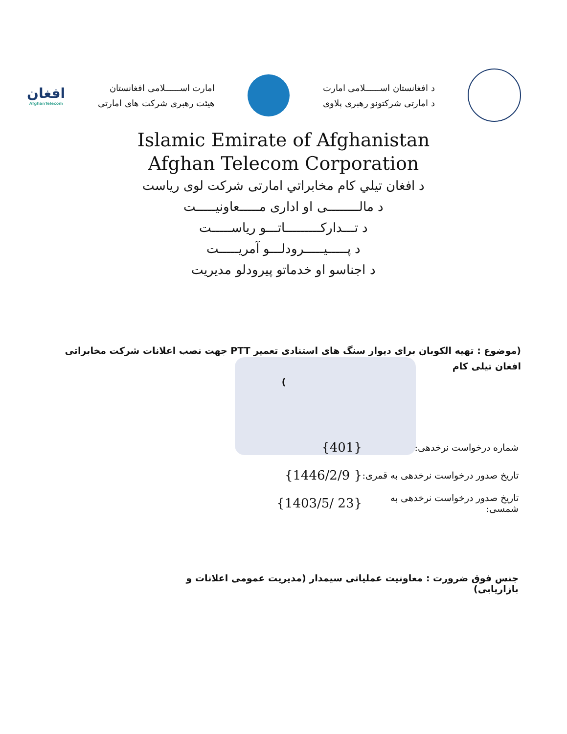د افغانستان اســــــلامی امارت
د امارتی شرکتونو رهبری پلاوی
امارت اســــــلامی افغانستان
هیئت رهبری شرکت های امارتی
افغان
AfghanTelecom
Islamic Emirate of Afghanistan
Afghan Telecom Corporation
د افغان تیلي کام مخابراتي امارتی شرکت لوی ریاست
د مالــــــــی او اداری مـــــعاونیـــــت
د تـــدارکـــــــــاتـــو ریاســـــت
د پـــــیـــــرودلـــو آمریـــــت
د اجناسو او خدماتو پیرودلو مدیریت
(موضوع : تهیه الکوبان برای دیوار سنگ های استنادی تعمیر PTT جهت نصب اعلانات شرکت مخابراتی افغان تیلی کام
)
شماره درخواست نرخدهی: {401}
تاریخ صدور درخواست نرخدهی به قمری: {1446/2/9 }
تاریخ صدور درخواست نرخدهی به شمسی: {1403/5/ 23}
جنس فوق ضرورت : معاونیت عملیاتی سیمدار (مدیریت عمومی اعلانات و بازاریابی)